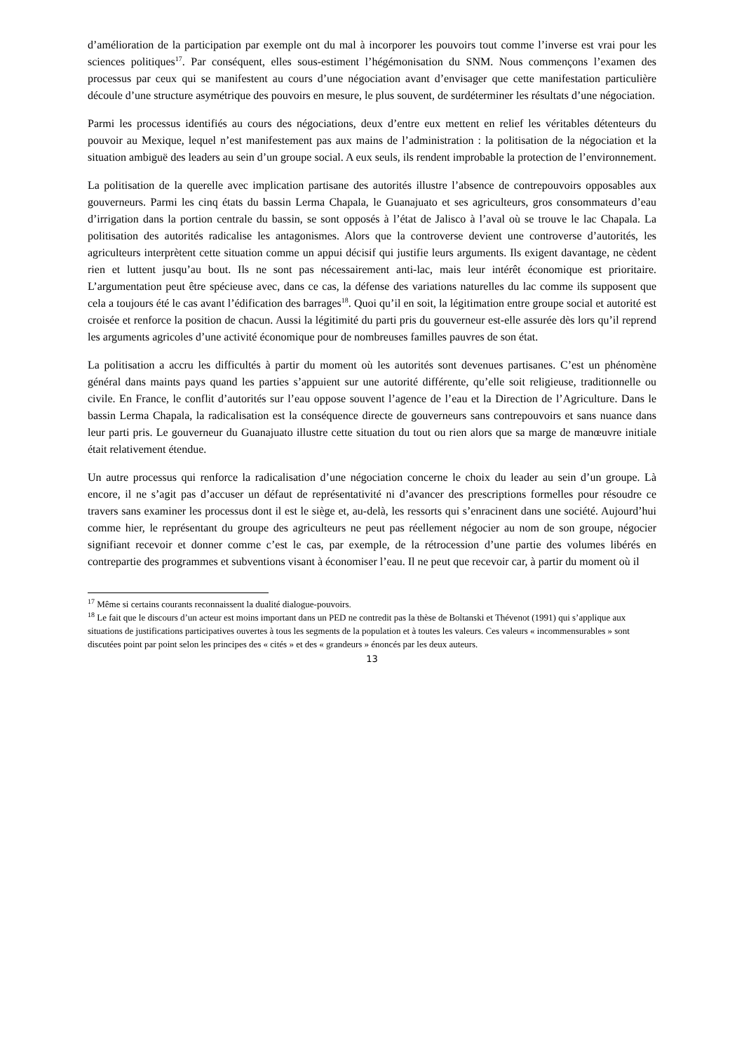d’amélioration de la participation par exemple ont du mal à incorporer les pouvoirs tout comme l’inverse est vrai pour les sciences politiques<sup>17</sup>. Par conséquent, elles sous-estiment l’hégémonisation du SNM. Nous commençons l’examen des processus par ceux qui se manifestent au cours d’une négociation avant d’envisager que cette manifestation particulière découle d’une structure asymétrique des pouvoirs en mesure, le plus souvent, de surdéterminer les résultats d’une négociation.
Parmi les processus identifiés au cours des négociations, deux d’entre eux mettent en relief les véritables détenteurs du pouvoir au Mexique, lequel n’est manifestement pas aux mains de l’administration : la politisation de la négociation et la situation ambiguë des leaders au sein d’un groupe social. A eux seuls, ils rendent improbable la protection de l’environnement.
La politisation de la querelle avec implication partisane des autorités illustre l’absence de contrepouvoirs opposables aux gouverneurs. Parmi les cinq états du bassin Lerma Chapala, le Guanajuato et ses agriculteurs, gros consommateurs d’eau d’irrigation dans la portion centrale du bassin, se sont opposés à l’état de Jalisco à l’aval où se trouve le lac Chapala. La politisation des autorités radicalise les antagonismes. Alors que la controverse devient une controverse d’autorités, les agriculteurs interprètent cette situation comme un appui décisif qui justifie leurs arguments. Ils exigent davantage, ne cèdent rien et luttent jusqu’au bout. Ils ne sont pas nécessairement anti-lac, mais leur intérêt économique est prioritaire. L’argumentation peut être spécieuse avec, dans ce cas, la défense des variations naturelles du lac comme ils supposent que cela a toujours été le cas avant l’édification des barrages<sup>18</sup>. Quoi qu’il en soit, la légitimation entre groupe social et autorité est croisée et renforce la position de chacun. Aussi la légitimité du parti pris du gouverneur est-elle assurée dès lors qu’il reprend les arguments agricoles d’une activité économique pour de nombreuses familles pauvres de son état.
La politisation a accru les difficultés à partir du moment où les autorités sont devenues partisanes. C’est un phénomène général dans maints pays quand les parties s’appuient sur une autorité différente, qu’elle soit religieuse, traditionnelle ou civile. En France, le conflit d’autorités sur l’eau oppose souvent l’agence de l’eau et la Direction de l’Agriculture. Dans le bassin Lerma Chapala, la radicalisation est la conséquence directe de gouverneurs sans contrepouvoirs et sans nuance dans leur parti pris. Le gouverneur du Guanajuato illustre cette situation du tout ou rien alors que sa marge de manœuvre initiale était relativement étendue.
Un autre processus qui renforce la radicalisation d’une négociation concerne le choix du leader au sein d’un groupe. Là encore, il ne s’agit pas d’accuser un défaut de représentativité ni d’avancer des prescriptions formelles pour résoudre ce travers sans examiner les processus dont il est le siège et, au-delà, les ressorts qui s’enracinent dans une société. Aujourd’hui comme hier, le représentant du groupe des agriculteurs ne peut pas réellement négocier au nom de son groupe, négocier signifiant recevoir et donner comme c’est le cas, par exemple, de la rétrocession d’une partie des volumes libérés en contrepartie des programmes et subventions visant à économiser l’eau. Il ne peut que recevoir car, à partir du moment où il
<sup>17</sup> Même si certains courants reconnaissent la dualité dialogue-pouvoirs.
<sup>18</sup> Le fait que le discours d’un acteur est moins important dans un PED ne contredit pas la thèse de Boltanski et Thévenot (1991) qui s’applique aux situations de justifications participatives ouvertes à tous les segments de la population et à toutes les valeurs. Ces valeurs « incommensurables » sont discutées point par point selon les principes des « cités » et des « grandeurs » énoncés par les deux auteurs.
13